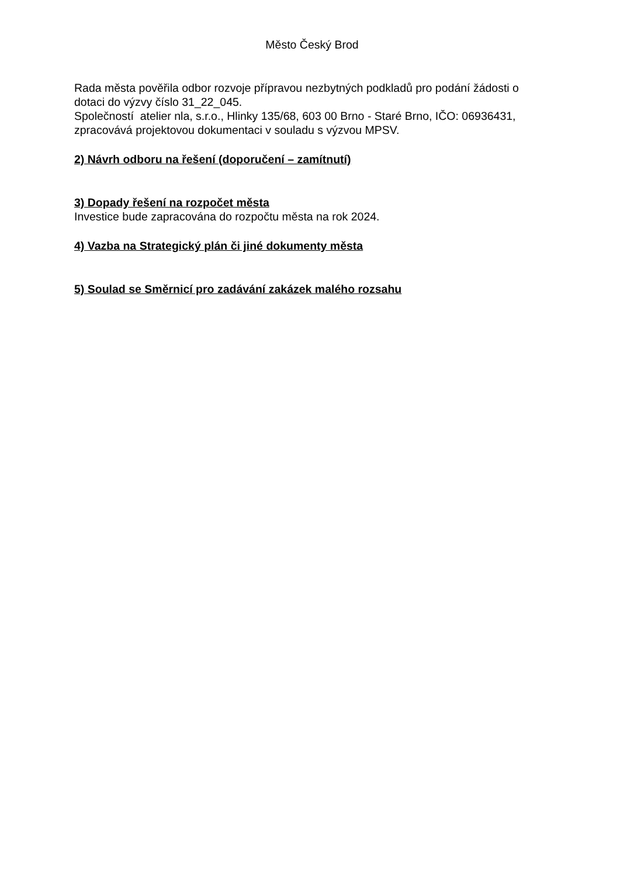Město Český Brod
Rada města pověřila odbor rozvoje přípravou nezbytných podkladů pro podání žádosti o dotaci do výzvy číslo 31_22_045.
Společností atelier nla, s.r.o., Hlinky 135/68, 603 00 Brno - Staré Brno, IČO: 06936431, zpracovává projektovou dokumentaci v souladu s výzvou MPSV.
2) Návrh odboru na řešení (doporučení – zamítnutí)
3) Dopady řešení na rozpočet města
Investice bude zapracována do rozpočtu města na rok 2024.
4) Vazba na Strategický plán či jiné dokumenty města
5) Soulad se Směrnicí pro zadávání zakázek malého rozsahu